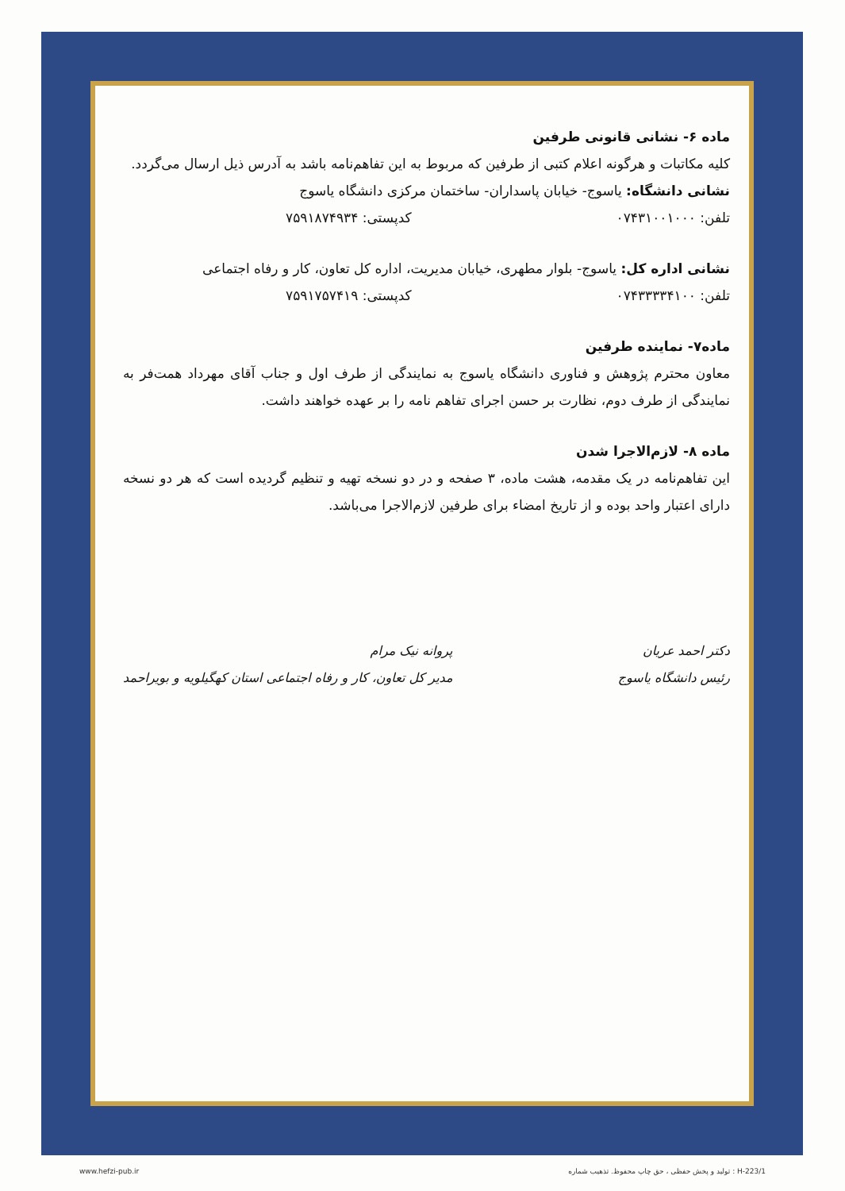ماده ۶- نشانی قانونی طرفین
کلیه مکاتبات و هرگونه اعلام کتبی از طرفین که مربوط به این تفاهم‌نامه باشد به آدرس ذیل ارسال می‌گردد.
نشانی دانشگاه: یاسوج- خیابان پاسداران- ساختمان مرکزی دانشگاه یاسوج
تلفن: ۰۷۴۳۱۰۰۱۰۰۰ کدپستی: ۷۵۹۱۸۷۴۹۳۴
نشانی اداره کل: یاسوج- بلوار مطهری، خیابان مدیریت، اداره کل تعاون، کار و رفاه اجتماعی
تلفن: ۰۷۴۳۳۳۳۴۱۰۰ کدپستی: ۷۵۹۱۷۵۷۴۱۹
ماده۷- نماینده طرفین
معاون محترم پژوهش و فناوری دانشگاه یاسوج به نمایندگی از طرف اول و جناب آقای مهرداد همت‌فر به نمایندگی از طرف دوم، نظارت بر حسن اجرای تفاهم نامه را بر عهده خواهند داشت.
ماده ۸- لازم‌الاجرا شدن
این تفاهم‌نامه در یک مقدمه، هشت ماده، ۳ صفحه و در دو نسخه تهیه و تنظیم گردیده است که هر دو نسخه دارای اعتبار واحد بوده و از تاریخ امضاء برای طرفین لازم‌الاجرا می‌باشد.
دکتر احمد عریان
رئیس دانشگاه یاسوج
پروانه نیک مرام
مدیر کل تعاون، کار و رفاه اجتماعی استان کهگیلویه و بویراحمد
www.hefzi-pub.ir تولید و پخش حفظی ، حق چاپ محفوظ. تذهیب شماره : H-223/1